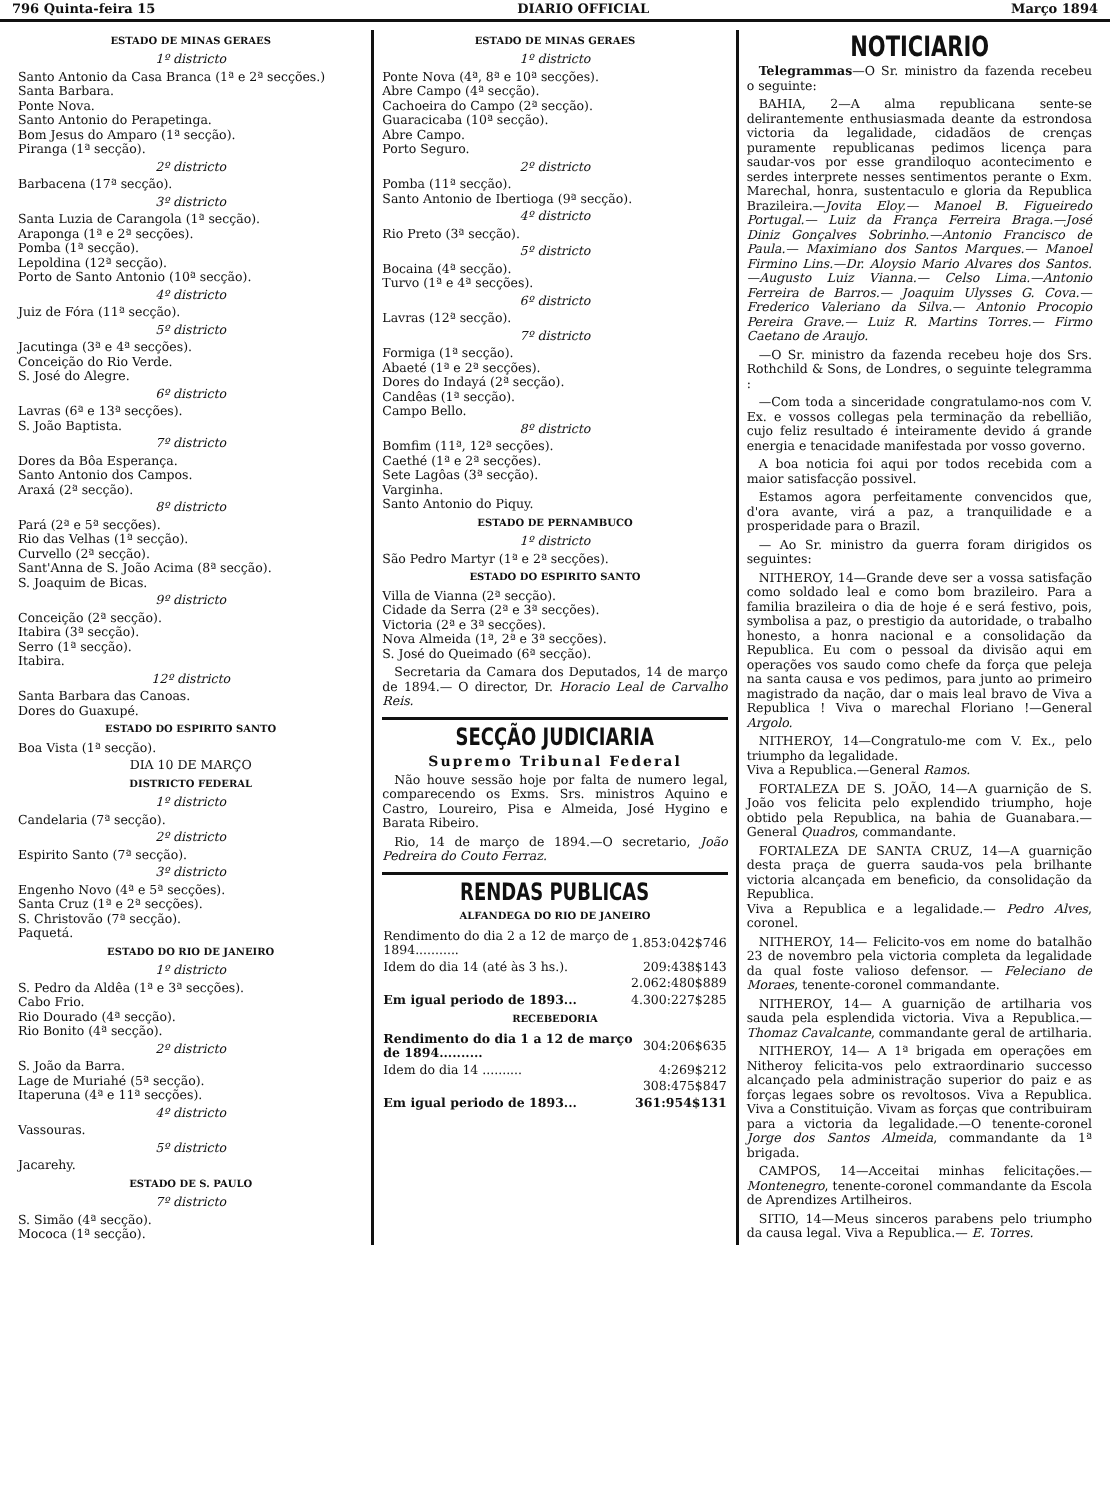796 Quinta-feira 15 DIARIO OFFICIAL Março 1894
ESTADO DE MINAS GERAES
1º districto
Santo Antonio da Casa Branca (1ª e 2ª secções.)
Santa Barbara.
Ponte Nova.
Santo Antonio do Perapetinga.
Bom Jesus do Amparo (1ª secção).
Piranga (1ª secção).
2º districto
Barbacena (17ª secção).
3º districto
Santa Luzia de Carangola (1ª secção).
Araponga (1ª e 2ª secções).
Pomba (1ª secção).
Lepoldina (12ª secção).
Porto de Santo Antonio (10ª secção).
4º districto
Juiz de Fóra (11ª secção).
5º districto
Jacutinga (3ª e 4ª secções).
Conceição do Rio Verde.
S. José do Alegre.
6º districto
Lavras (6ª e 13ª secções).
S. João Baptista.
7º districto
Dores da Bôa Esperança.
Santo Antonio dos Campos.
Araxá (2ª secção).
8º districto
Pará (2ª e 5ª secções).
Rio das Velhas (1ª secção).
Curvello (2ª secção).
Sant'Anna de S. João Acima (8ª secção).
S. Joaquim de Bicas.
9º districto
Conceição (2ª secção).
Itabira (3ª secção).
Serro (1ª secção).
Itabira.
12º districto
Santa Barbara das Canoas.
Dores do Guaxupé.
ESTADO DO ESPIRITO SANTO
Boa Vista (1ª secção).
DIA 10 DE MARÇO
DISTRICTO FEDERAL
1º districto
Candelaria (7ª secção).
2º districto
Espirito Santo (7ª secção).
3º districto
Engenho Novo (4ª e 5ª secções).
Santa Cruz (1ª e 2ª secções).
S. Christovão (7ª secção).
Paquetá.
ESTADO DO RIO DE JANEIRO
1º districto
S. Pedro da Aldêa (1ª e 3ª secções).
Cabo Frio.
Rio Dourado (4ª secção).
Rio Bonito (4ª secção).
2º districto
S. João da Barra.
Lage de Muriahé (5ª secção).
Itaperuna (4ª e 11ª secções).
4º districto
Vassouras.
5º districto
Jacarehy.
ESTADO DE S. PAULO
7º districto
S. Simão (4ª secção).
Mococa (1ª secção).
ESTADO DE MINAS GERAES
1º districto
Ponte Nova (4ª, 8ª e 10ª secções).
Abre Campo (4ª secção).
Cachoeira do Campo (2ª secção).
Guaracicaba (10ª secção).
Abre Campo.
Porto Seguro.
2º districto
Pomba (11ª secção).
Santo Antonio de Ibertioga (9ª secção).
4º districto
Rio Preto (3ª secção).
5º districto
Bocaina (4ª secção).
Turvo (1ª e 4ª secções).
6º districto
Lavras (12ª secção).
7º districto
Formiga (1ª secção).
Abaeté (1ª e 2ª secções).
Dores do Indayá (2ª secção).
Candêas (1ª secção).
Campo Bello.
8º districto
Bomfim (11ª, 12ª secções).
Caethé (1ª e 2ª secções).
Sete Lagôas (3ª secção).
Varginha.
Santo Antonio do Piquy.
ESTADO DE PERNAMBUCO
1º districto
São Pedro Martyr (1ª e 2ª secções).
ESTADO DO ESPIRITO SANTO
Villa de Vianna (2ª secção).
Cidade da Serra (2ª e 3ª secções).
Victoria (2ª e 3ª secções).
Nova Almeida (1ª, 2ª e 3ª secções).
S. José do Queimado (6ª secção).
Secretaria da Camara dos Deputados, 14 de março de 1894.— O director, Dr. Horacio Leal de Carvalho Reis.
SECÇÃO JUDICIARIA
Supremo Tribunal Federal
Não houve sessão hoje por falta de numero legal, comparecendo os Exms. Srs. ministros Aquino e Castro, Loureiro, Pisa e Almeida, José Hygino e Barata Ribeiro.
Rio, 14 de março de 1894.—O secretario, João Pedreira do Couto Ferraz.
RENDAS PUBLICAS
ALFANDEGA DO RIO DE JANEIRO
| Rendimento do dia 2 a 12 de março de 1894........... | 1.853:042$746 |
| Idem do dia 14 (até às 3 hs.). | 209:438$143 |
| | 2.062:480$889 |
| Em igual periodo de 1893... | 4.300:227$285 |
RECEBEDORIA
| Rendimento do dia 1 a 12 de março de 1894.......... | 304:206$635 |
| Idem do dia 14 .......... | 4:269$212 |
| | 308:475$847 |
| Em igual periodo de 1893... | 361:954$131 |
NOTICIARIO
Telegrammas—O Sr. ministro da fazenda recebeu o seguinte:
BAHIA, 2—A alma republicana sente-se delirantemente enthusiasmada deante da estrondosa victoria da legalidade, cidadãos de crenças puramente republicanas pedimos licença para saudar-vos por esse grandiloquo acontecimento e serdes interprete nesses sentimentos perante o Exm. Marechal, honra, sustentaculo e gloria da Republica Brazileira.—Jovita Eloy.— Manoel B. Figueiredo Portugal.— Luiz da França Ferreira Braga.—José Diniz Gonçalves Sobrinho.—Antonio Francisco de Paula.— Maximiano dos Santos Marques.— Manoel Firmino Lins.—Dr. Aloysio Mario Alvares dos Santos.—Augusto Luiz Vianna.— Celso Lima.—Antonio Ferreira de Barros.— Joaquim Ulysses G. Cova.— Frederico Valeriano da Silva.— Antonio Procopio Pereira Grave.— Luiz R. Martins Torres.— Firmo Caetano de Araujo.
—O Sr. ministro da fazenda recebeu hoje dos Srs. Rothchild & Sons, de Londres, o seguinte telegramma :
—Com toda a sinceridade congratulamo-nos com V. Ex. e vossos collegas pela terminação da rebellião, cujo feliz resultado é inteiramente devido á grande energia e tenacidade manifestada por vosso governo.
A boa noticia foi aqui por todos recebida com a maior satisfacção possivel.
Estamos agora perfeitamente convencidos que, d'ora avante, virá a paz, a tranquilidade e a prosperidade para o Brazil.
— Ao Sr. ministro da guerra foram dirigidos os seguintes:
NITHEROY, 14—Grande deve ser a vossa satisfação como soldado leal e como bom brazileiro. Para a familia brazileira o dia de hoje é e será festivo, pois, symbolisa a paz, o prestigio da autoridade, o trabalho honesto, a honra nacional e a consolidação da Republica. Eu com o pessoal da divisão aqui em operações vos saudo como chefe da força que peleja na santa causa e vos pedimos, para junto ao primeiro magistrado da nação, dar o mais leal bravo de Viva a Republica ! Viva o marechal Floriano !—General Argolo.
NITHEROY, 14—Congratulo-me com V. Ex., pelo triumpho da legalidade.
Viva a Republica.—General Ramos.
FORTALEZA DE S. JOÃO, 14—A guarnição de S. João vos felicita pelo explendido triumpho, hoje obtido pela Republica, na bahia de Guanabara.—General Quadros, commandante.
FORTALEZA DE SANTA CRUZ, 14—A guarnição desta praça de guerra sauda-vos pela brilhante victoria alcançada em beneficio, da consolidação da Republica.
Viva a Republica e a legalidade.— Pedro Alves, coronel.
NITHEROY, 14— Felicito-vos em nome do batalhão 23 de novembro pela victoria completa da legalidade da qual foste valioso defensor. — Feleciano de Moraes, tenente-coronel commandante.
NITHEROY, 14— A guarnição de artilharia vos sauda pela esplendida victoria. Viva a Republica.— Thomaz Cavalcante, commandante geral de artilharia.
NITHEROY, 14— A 1ª brigada em operações em Nitheroy felicita-vos pelo extraordinario successo alcançado pela administração superior do paiz e as forças legaes sobre os revoltosos. Viva a Republica. Viva a Constituição. Vivam as forças que contribuiram para a victoria da legalidade.—O tenente-coronel Jorge dos Santos Almeida, commandante da 1ª brigada.
CAMPOS, 14—Acceitai minhas felicitações.— Montenegro, tenente-coronel commandante da Escola de Aprendizes Artilheiros.
SITIO, 14—Meus sinceros parabens pelo triumpho da causa legal. Viva a Republica.— E. Torres.